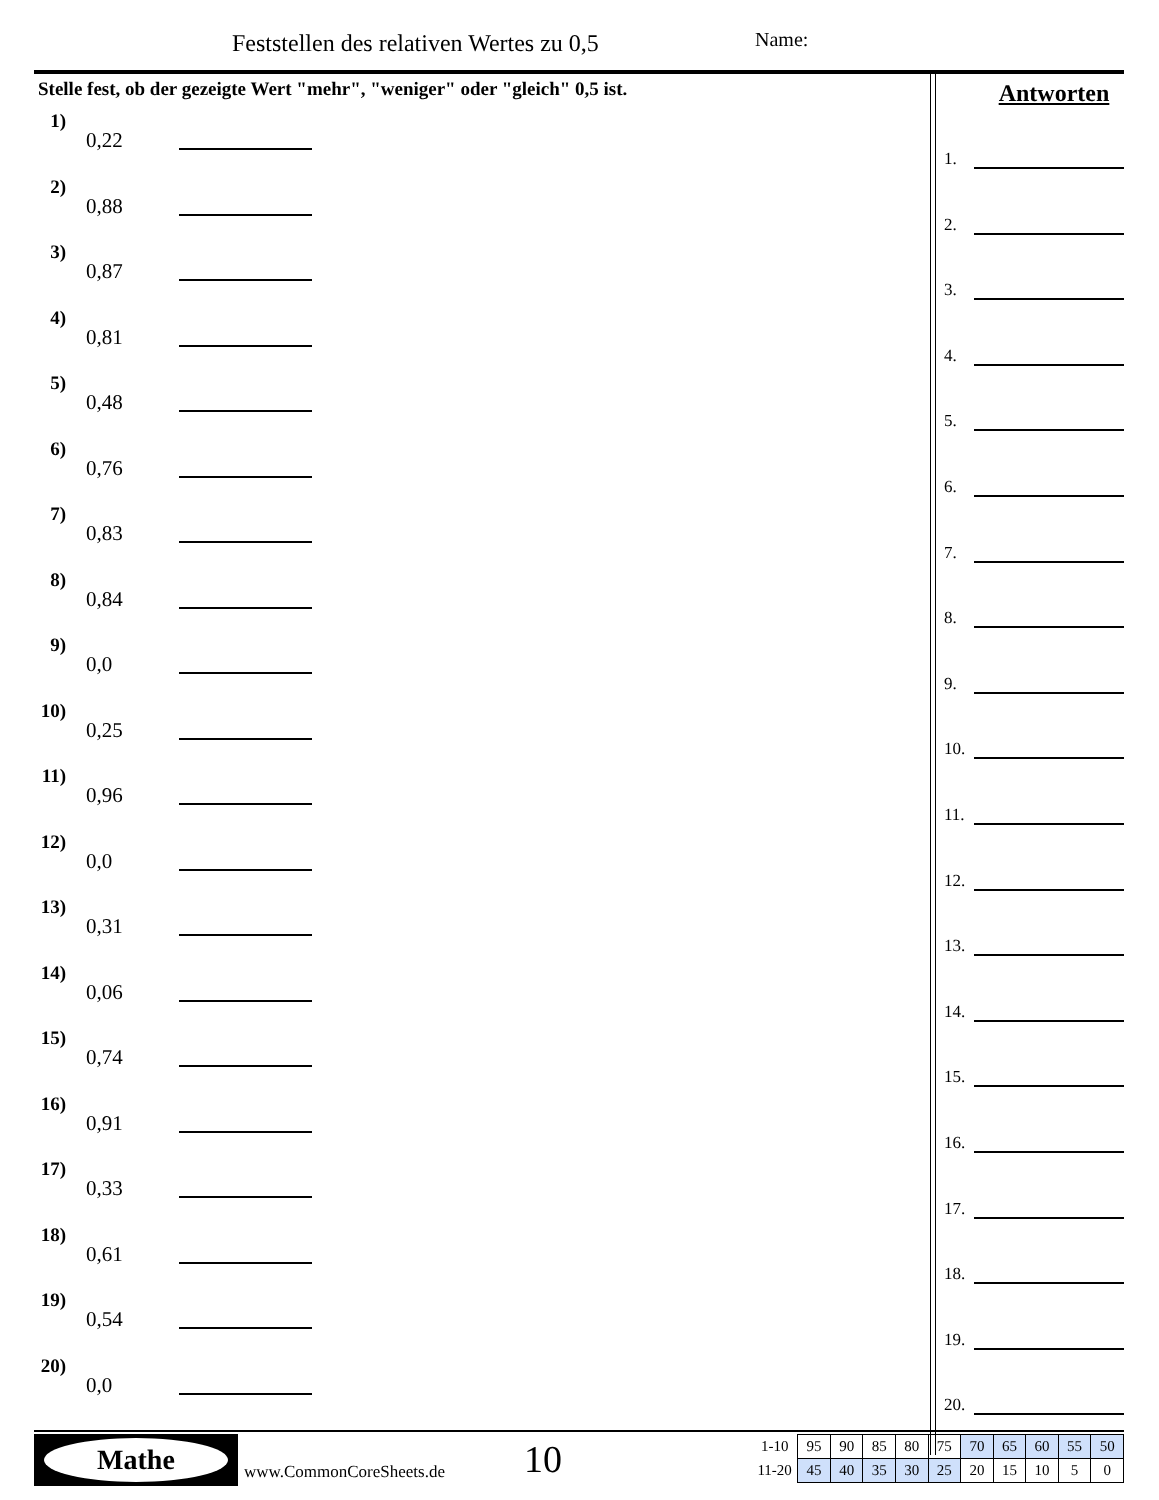Feststellen des relativen Wertes zu 0,5
Name:
Stelle fest, ob der gezeigte Wert "mehr", "weniger" oder "gleich" 0,5 ist.
1)
0,22
2)
0,88
3)
0,87
4)
0,81
5)
0,48
6)
0,76
7)
0,83
8)
0,84
9)
0,0
10)
0,25
11)
0,96
12)
0,0
13)
0,31
14)
0,06
15)
0,74
16)
0,91
17)
0,33
18)
0,61
19)
0,54
20)
0,0
Antworten
1.
2.
3.
4.
5.
6.
7.
8.
9.
10.
11.
12.
13.
14.
15.
16.
17.
18.
19.
20.
Mathe
www.CommonCoreSheets.de 10
| 1-10 | 95 | 90 | 85 | 80 | 75 | 70 | 65 | 60 | 55 | 50 |
| 11-20 | 45 | 40 | 35 | 30 | 25 | 20 | 15 | 10 | 5 | 0 |